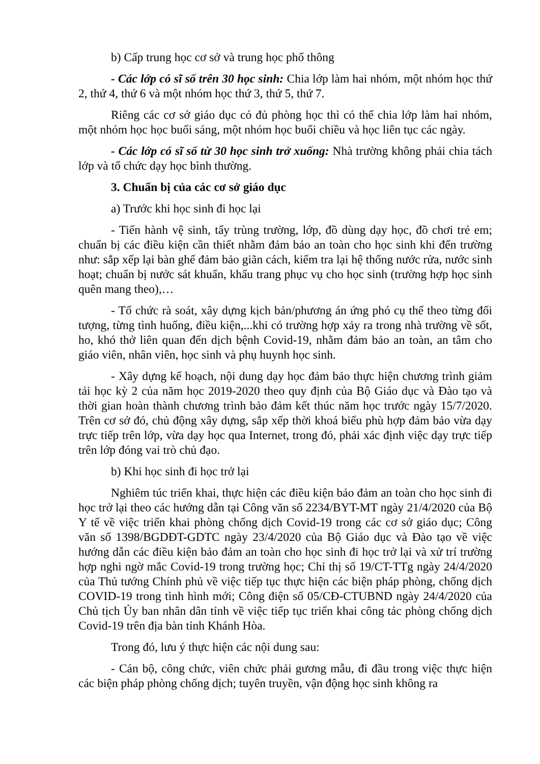b) Cấp trung học cơ sở và trung học phổ thông
- Các lớp có sĩ số trên 30 học sinh: Chia lớp làm hai nhóm, một nhóm học thứ 2, thứ 4, thứ 6 và một nhóm học thứ 3, thứ 5, thứ 7.
Riêng các cơ sở giáo dục có đủ phòng học thì có thể chia lớp làm hai nhóm, một nhóm học học buổi sáng, một nhóm học buổi chiều và học liên tục các ngày.
- Các lớp có sĩ số từ 30 học sinh trở xuống: Nhà trường không phải chia tách lớp và tổ chức dạy học bình thường.
3. Chuẩn bị của các cơ sở giáo dục
a) Trước khi học sinh đi học lại
- Tiến hành vệ sinh, tẩy trùng trường, lớp, đồ dùng dạy học, đồ chơi trẻ em; chuẩn bị các điều kiện cần thiết nhằm đảm bảo an toàn cho học sinh khi đến trường như: sắp xếp lại bàn ghế đảm bảo giãn cách, kiểm tra lại hệ thống nước rửa, nước sinh hoạt; chuẩn bị nước sát khuẩn, khẩu trang phục vụ cho học sinh (trường hợp học sinh quên mang theo),…
- Tổ chức rà soát, xây dựng kịch bản/phương án ứng phó cụ thể theo từng đối tượng, từng tình huống, điều kiện,...khi có trường hợp xảy ra trong nhà trường về sốt, ho, khó thở liên quan đến dịch bệnh Covid-19, nhằm đảm bảo an toàn, an tâm cho giáo viên, nhân viên, học sinh và phụ huynh học sinh.
- Xây dựng kế hoạch, nội dung dạy học đảm bảo thực hiện chương trình giảm tải học kỳ 2 của năm học 2019-2020 theo quy định của Bộ Giáo dục và Đào tạo và thời gian hoàn thành chương trình bảo đảm kết thúc năm học trước ngày 15/7/2020. Trên cơ sở đó, chủ động xây dựng, sắp xếp thời khoá biểu phù hợp đảm bảo vừa dạy trực tiếp trên lớp, vừa dạy học qua Internet, trong đó, phải xác định việc dạy trực tiếp trên lớp đóng vai trò chủ đạo.
b) Khi học sinh đi học trở lại
Nghiêm túc triển khai, thực hiện các điều kiện bảo đảm an toàn cho học sinh đi học trở lại theo các hướng dẫn tại Công văn số 2234/BYT-MT ngày 21/4/2020 của Bộ Y tế về việc triển khai phòng chống dịch Covid-19 trong các cơ sở giáo dục; Công văn số 1398/BGDĐT-GDTC ngày 23/4/2020 của Bộ Giáo dục và Đào tạo về việc hướng dẫn các điều kiện bảo đảm an toàn cho học sinh đi học trở lại và xử trí trường hợp nghi ngờ mắc Covid-19 trong trường học; Chỉ thị số 19/CT-TTg ngày 24/4/2020 của Thủ tướng Chính phủ về việc tiếp tục thực hiện các biện pháp phòng, chống dịch COVID-19 trong tình hình mới; Công điện số 05/CĐ-CTUBND ngày 24/4/2020 của Chủ tịch Ủy ban nhân dân tỉnh về việc tiếp tục triển khai công tác phòng chống dịch Covid-19 trên địa bàn tỉnh Khánh Hòa.
Trong đó, lưu ý thực hiện các nội dung sau:
- Cán bộ, công chức, viên chức phải gương mẫu, đi đầu trong việc thực hiện các biện pháp phòng chống dịch; tuyên truyền, vận động học sinh không ra